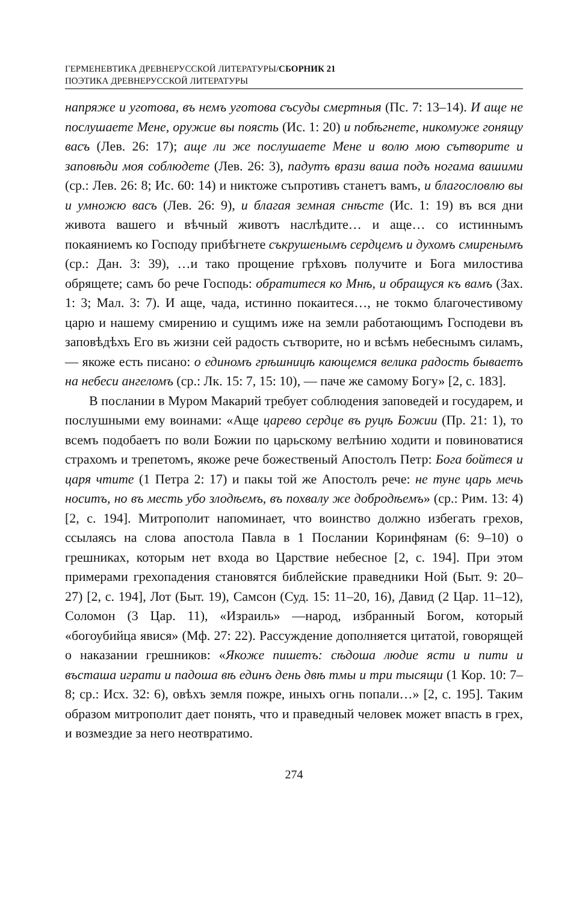ГЕРМЕНЕВТИКА ДРЕВНЕРУССКОЙ ЛИТЕРАТУРЫ/СБОРНИК 21
ПОЭТИКА ДРЕВНЕРУССКОЙ ЛИТЕРАТУРЫ
напряже и уготова, въ немъ уготова съсуды смертныя (Пс. 7: 13–14). И аще не послушаете Мене, оружие вы поясть (Ис. 1: 20) и побѣгнете, никомуже гонящу васъ (Лев. 26: 17); аще ли же послушаете Мене и волю мою сътворите и заповѣди моя соблюдете (Лев. 26: 3), падутъ врази ваша подъ ногама вашими (ср.: Лев. 26: 8; Ис. 60: 14) и никтоже съпротивъ станетъ вамъ, и благословлю вы и умножю васъ (Лев. 26: 9), и благая земная снѣсте (Ис. 1: 19) въ вся дни живота вашего и вѣчный животъ наслѣдите… и аще… со истиннымъ покаяниемъ ко Господу прибѣгнете съкрушенымъ сердцемъ и духомъ смиренымъ (ср.: Дан. 3: 39), …и тако прощение грѣховъ получите и Бога милостива обрящете; самъ бо рече Господь: обратитеся ко Мнѣ, и обращуся къ вамъ (Зах. 1: 3; Мал. 3: 7). И аще, чада, истинно покаитеся…, не токмо благочестивому царю и нашему смирению и сущимъ иже на земли работающимъ Господеви въ заповѣдѣхъ Его въ жизни сей радость сътворите, но и всѣмъ небеснымъ силамъ, — якоже есть писано: о единомъ грѣшницѣ кающемся велика радость бываетъ на небеси ангеломъ (ср.: Лк. 15: 7, 15: 10), — паче же самому Богу» [2, с. 183].
В послании в Муром Макарий требует соблюдения заповедей и государем, и послушными ему воинами: «Аще царево сердце въ руцѣ Божии (Пр. 21: 1), то всемъ подобаетъ по воли Божии по царьскому велѣнию ходити и повиноватися страхомъ и трепетомъ, якоже рече божественый Апостолъ Петр: Бога бойтеся и царя чтите (1 Петра 2: 17) и пакы той же Апостолъ рече: не туне царь мечь носитъ, но въ месть убо злодѣемъ, въ похвалу же добродѣемъ» (ср.: Рим. 13: 4) [2, с. 194]. Митрополит напоминает, что воинство должно избегать грехов, ссылаясь на слова апостола Павла в 1 Послании Коринфянам (6: 9–10) о грешниках, которым нет входа во Царствие небесное [2, с. 194]. При этом примерами грехопадения становятся библейские праведники Ной (Быт. 9: 20–27) [2, с. 194], Лот (Быт. 19), Самсон (Суд. 15: 11–20, 16), Давид (2 Цар. 11–12), Соломон (3 Цар. 11), «Израиль» —народ, избранный Богом, который «богоубийца явися» (Мф. 27: 22). Рассуждение дополняется цитатой, говорящей о наказании грешников: «Якоже пишетъ: сѣдоша людие ясти и пити и въсташа играти и падоша вѣ единъ день двѣ тмы и три тысящи (1 Кор. 10: 7–8; ср.: Исх. 32: 6), овѣхъ земля пожре, иныхъ огнь попали…» [2, с. 195]. Таким образом митрополит дает понять, что и праведный человек может впасть в грех, и возмездие за него неотвратимо.
274